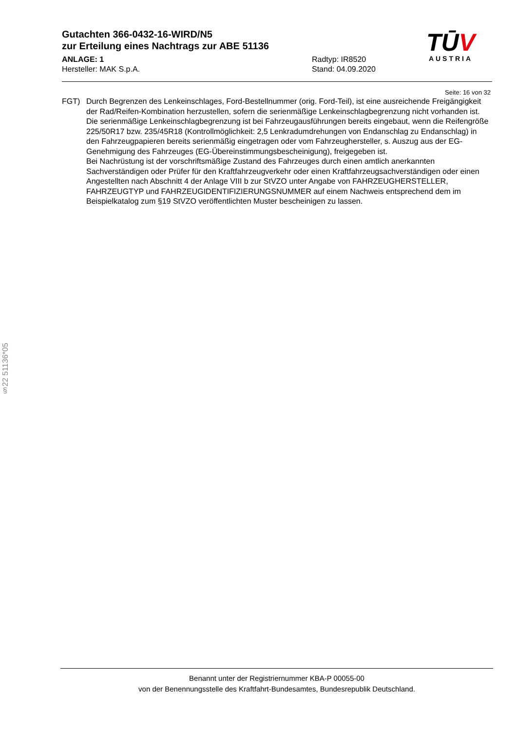Gutachten 366-0432-16-WIRD/N5
zur Erteilung eines Nachtrags zur ABE 51136
ANLAGE: 1
Hersteller: MAK S.p.A.
Radtyp: IR8520
Stand: 04.09.2020
TŪV
AUSTRIA
Seite: 16 von 32
FGT) Durch Begrenzen des Lenkeinschlages, Ford-Bestellnummer (orig. Ford-Teil), ist eine ausreichende Freigängigkeit der Rad/Reifen-Kombination herzustellen, sofern die serienmäßige Lenkeinschlagbegrenzung nicht vorhanden ist. Die serienmäßige Lenkeinschlagbegrenzung ist bei Fahrzeugausführungen bereits eingebaut, wenn die Reifengröße 225/50R17 bzw. 235/45R18 (Kontrollmöglichkeit: 2,5 Lenkradumdrehungen von Endanschlag zu Endanschlag) in den Fahrzeugpapieren bereits serienmäßig eingetragen oder vom Fahrzeughersteller, s. Auszug aus der EG-Genehmigung des Fahrzeuges (EG-Übereinstimmungsbescheinigung), freigegeben ist.
Bei Nachrüstung ist der vorschriftsmäßige Zustand des Fahrzeuges durch einen amtlich anerkannten Sachverständigen oder Prüfer für den Kraftfahrzeugverkehr oder einen Kraftfahrzeugsachverständigen oder einen Angestellten nach Abschnitt 4 der Anlage VIII b zur StVZO unter Angabe von FAHRZEUGHERSTELLER, FAHRZEUGTYP und FAHRZEUGIDENTIFIZIERUNGSNUMMER auf einem Nachweis entsprechend dem im Beispielkatalog zum §19 StVZO veröffentlichten Muster bescheinigen zu lassen.
§22 51136*05
Benannt unter der Registriernummer KBA-P 00055-00
von der Benennungsstelle des Kraftfahrt-Bundesamtes, Bundesrepublik Deutschland.